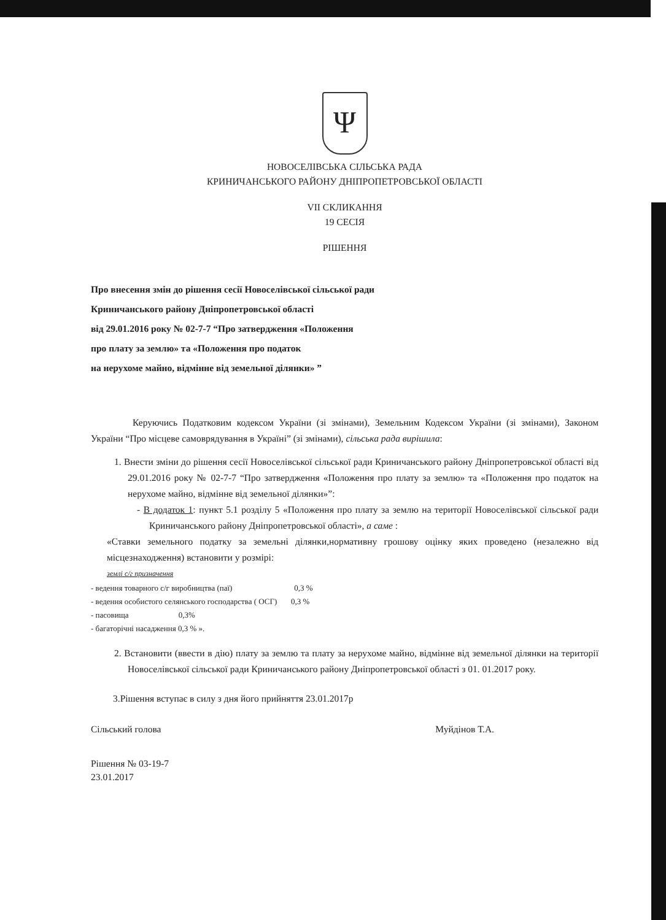Ψ
НОВОСЕЛІВСЬКА СІЛЬСЬКА РАДА
КРИНИЧАНСЬКОГО РАЙОНУ ДНІПРОПЕТРОВСЬКОЇ ОБЛАСТІ
VII СКЛИКАННЯ
19 СЕСІЯ
РІШЕННЯ
Про внесення змін до рішення сесії Новоселівської сільської ради
Криничанського району Дніпропетровської області
від 29.01.2016 року № 02-7-7 “Про затвердження «Положення
про плату за землю» та «Положення про податок
на нерухоме майно, відмінне від земельної ділянки» ”
Керуючись Податковим кодексом України (зі змінами), Земельним Кодексом України (зі змінами), Законом України “Про місцеве самоврядування в Україні” (зі змінами), сільська рада вирішила:
1. Внести зміни до рішення сесії Новоселівської сільської ради Криничанського району Дніпропетровської області від 29.01.2016 року № 02-7-7 “Про затвердження «Положення про плату за землю» та «Положення про податок на нерухоме майно, відмінне від земельної ділянки»”:
- В додаток 1: пункт 5.1 розділу 5 «Положення про плату за землю на території Новоселівської сільської ради Криничанського району Дніпропетровської області», а саме :
«Ставки земельного податку за земельні ділянки,нормативну грошову оцінку яких проведено (незалежно від місцезнаходження) встановити у розмірі:
землі с/г призначення
- ведення товарного с/г виробництва (паї) 0,3 %
- ведення особистого селянського господарства ( ОСГ) 0,3 %
- пасовища 0,3%
- багаторічні насадження 0,3 % ».
2. Встановити (ввести в дію) плату за землю та плату за нерухоме майно, відмінне від земельної ділянки на території Новоселівської сільської ради Криничанського району Дніпропетровської області з 01. 01.2017 року.
3.Рішення вступає в силу з дня його прийняття 23.01.2017р
Сільський голова Муйдінов Т.А.
Рішення № 03-19-7
23.01.2017